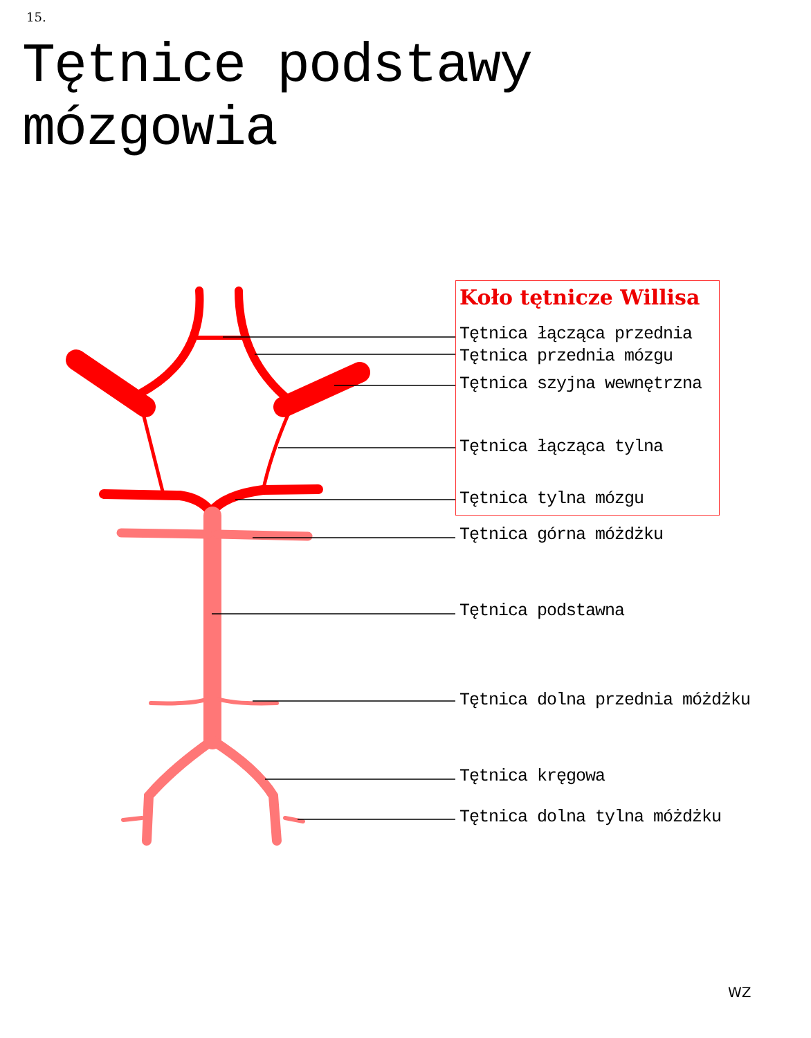15.
Tętnice podstawy mózgowia
Koło tętnicze Willisa
Tętnica łącząca przednia
Tętnica przednia mózgu
Tętnica szyjna wewnętrzna
Tętnica łącząca tylna
Tętnica tylna mózgu
Tętnica górna móżdżku
Tętnica podstawna
Tętnica dolna przednia móżdżku
Tętnica kręgowa
Tętnica dolna tylna móżdżku
WZ